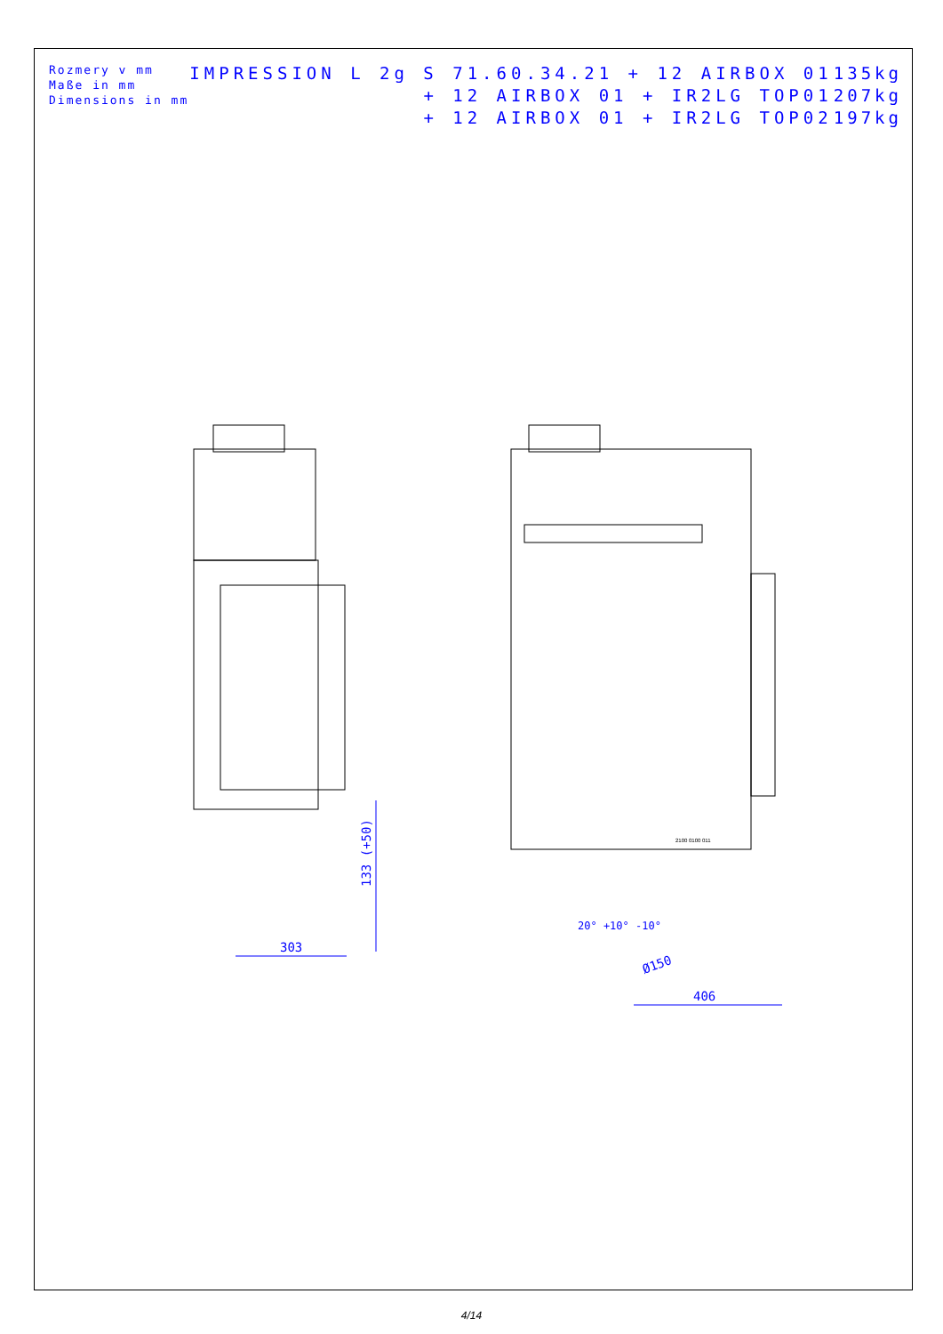Rozmery v mm
Maße in mm
Dimensions in mm
IMPRESSION L 2g S 71.60.34.21 + 12 AIRBOX 01
+ 12 AIRBOX 01 + IR2LG TOP01
+ 12 AIRBOX 01 + IR2LG TOP02
135kg
207kg
197kg
303
133 (+50)
406
Ø150
20° +10° -10°
2100 0100 011
4/14